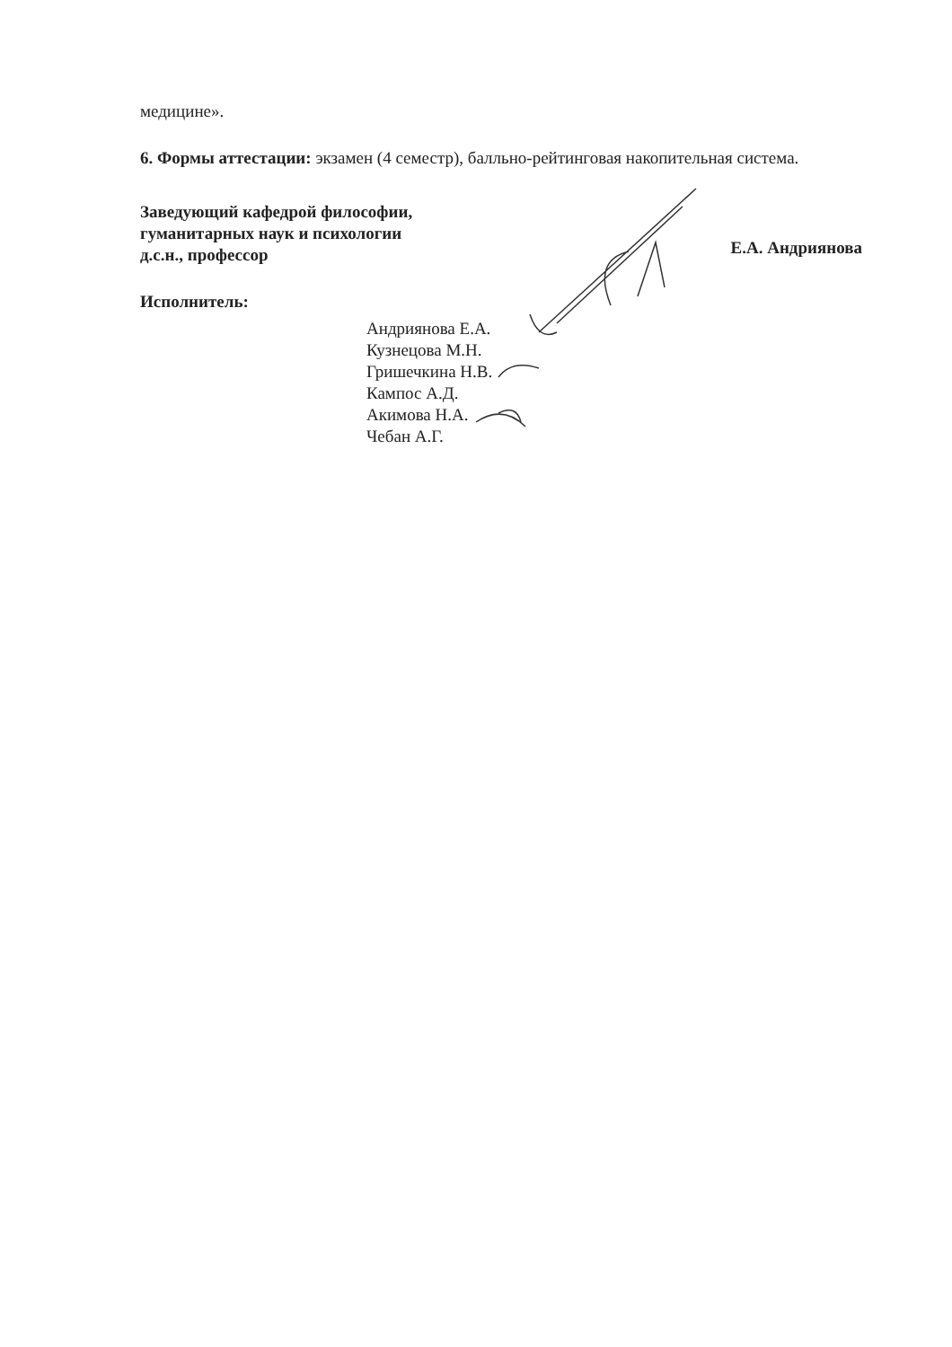медицине».
6. Формы аттестации: экзамен (4 семестр), балльно-рейтинговая накопительная система.
Заведующий кафедрой философии,
гуманитарных наук и психологии
д.с.н., профессор
Е.А. Андриянова
Исполнитель:
Андриянова Е.А.
Кузнецова М.Н.
Гришечкина Н.В.
Кампос А.Д.
Акимова Н.А.
Чебан А.Г.